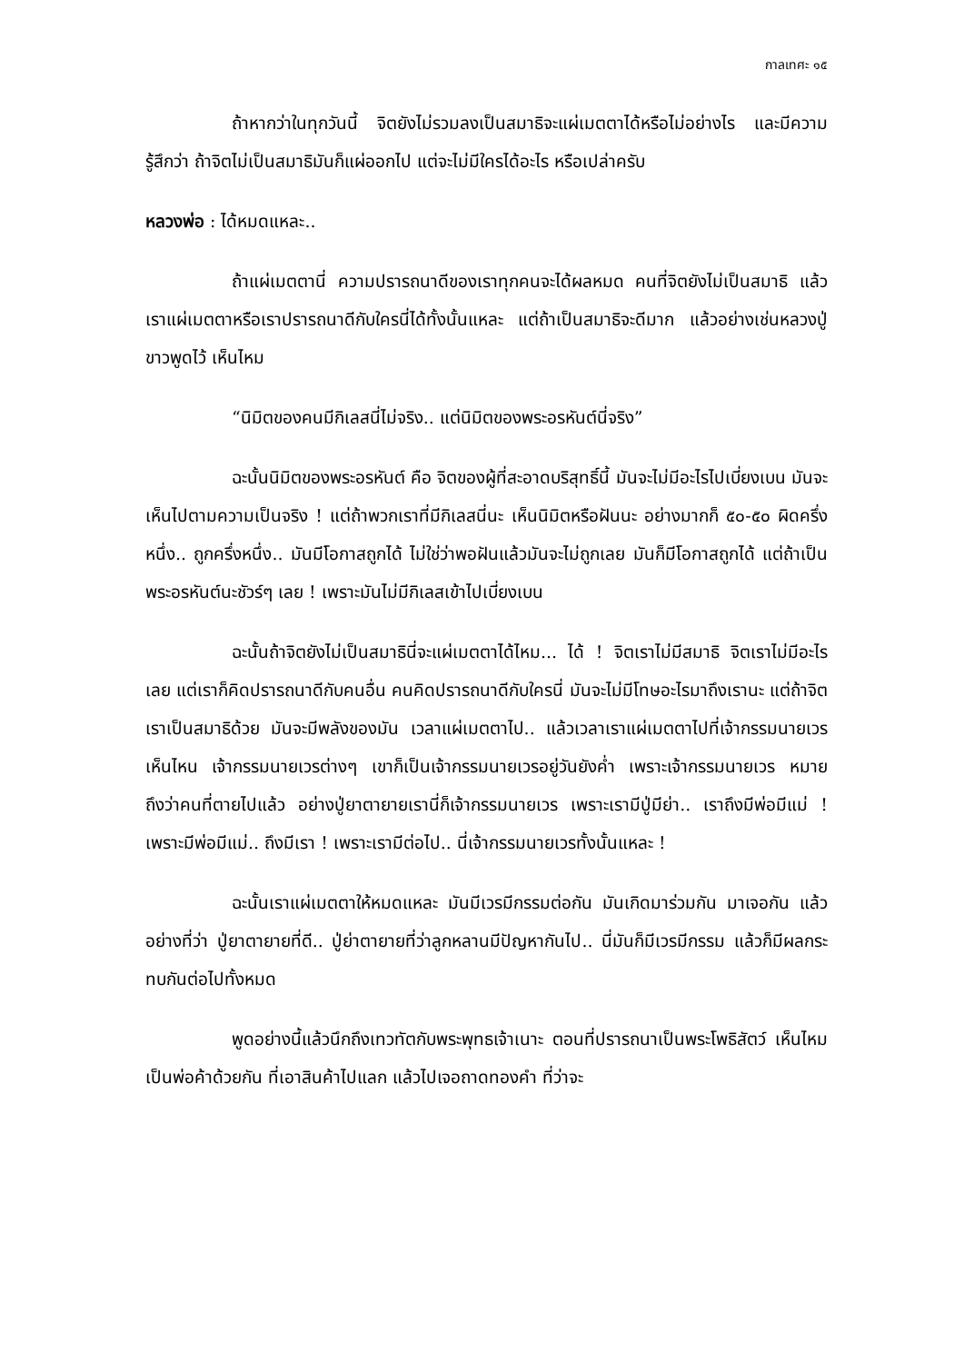กาลเทศะ ๑๕
ถ้าหากว่าในทุกวันนี้ จิตยังไม่รวมลงเป็นสมาธิจะแผ่เมตตาได้หรือไม่อย่างไร และมีความรู้สึกว่า ถ้าจิตไม่เป็นสมาธิมันก็แผ่ออกไป แต่จะไม่มีใครได้อะไร หรือเปล่าครับ
หลวงพ่อ : ได้หมดแหละ..
ถ้าแผ่เมตตานี่ ความปรารถนาดีของเราทุกคนจะได้ผลหมด คนที่จิตยังไม่เป็นสมาธิ แล้วเราแผ่เมตตาหรือเราปรารถนาดีกับใครนี่ได้ทั้งนั้นแหละ แต่ถ้าเป็นสมาธิจะดีมาก แล้วอย่างเช่นหลวงปู่ขาวพูดไว้ เห็นไหม
“นิมิตของคนมีกิเลสนี่ไม่จริง.. แต่นิมิตของพระอรหันต์นี่จริง”
ฉะนั้นนิมิตของพระอรหันต์ คือ จิตของผู้ที่สะอาดบริสุทธิ์นี้ มันจะไม่มีอะไรไปเบี่ยงเบน มันจะเห็นไปตามความเป็นจริง ! แต่ถ้าพวกเราที่มีกิเลสนี่นะ เห็นนิมิตหรือฝันนะ อย่างมากก็ ๕๐-๕๐ ผิดครึ่งหนึ่ง.. ถูกครึ่งหนึ่ง.. มันมีโอกาสถูกได้ ไม่ใช่ว่าพอฝันแล้วมันจะไม่ถูกเลย มันก็มีโอกาสถูกได้ แต่ถ้าเป็นพระอรหันต์นะชัวร์ๆ เลย ! เพราะมันไม่มีกิเลสเข้าไปเบี่ยงเบน
ฉะนั้นถ้าจิตยังไม่เป็นสมาธินี่จะแผ่เมตตาได้ไหม... ได้ ! จิตเราไม่มีสมาธิ จิตเราไม่มีอะไรเลย แต่เราก็คิดปรารถนาดีกับคนอื่น คนคิดปรารถนาดีกับใครนี่ มันจะไม่มีโทษอะไรมาถึงเรานะ แต่ถ้าจิตเราเป็นสมาธิด้วย มันจะมีพลังของมัน เวลาแผ่เมตตาไป.. แล้วเวลาเราแผ่เมตตาไปที่เจ้ากรรมนายเวร เห็นไหน เจ้ากรรมนายเวรต่างๆ เขาก็เป็นเจ้ากรรมนายเวรอยู่วันยังค่ำ เพราะเจ้ากรรมนายเวร หมายถึงว่าคนที่ตายไปแล้ว อย่างปู่ยาตายายเรานี่ก็เจ้ากรรมนายเวร เพราะเรามีปู่มีย่า.. เราถึงมีพ่อมีแม่ ! เพราะมีพ่อมีแม่.. ถึงมีเรา ! เพราะเรามีต่อไป.. นี่เจ้ากรรมนายเวรทั้งนั้นแหละ !
ฉะนั้นเราแผ่เมตตาให้หมดแหละ มันมีเวรมีกรรมต่อกัน มันเกิดมาร่วมกัน มาเจอกัน แล้วอย่างที่ว่า ปู่ยาตายายที่ดี.. ปู่ย่าตายายที่ว่าลูกหลานมีปัญหากันไป.. นี่มันก็มีเวรมีกรรม แล้วก็มีผลกระทบกันต่อไปทั้งหมด
พูดอย่างนี้แล้วนึกถึงเทวทัตกับพระพุทธเจ้าเนาะ ตอนที่ปรารถนาเป็นพระโพธิสัตว์ เห็นไหม เป็นพ่อค้าด้วยกัน ที่เอาสินค้าไปแลก แล้วไปเจอถาดทองคำ ที่ว่าจะ